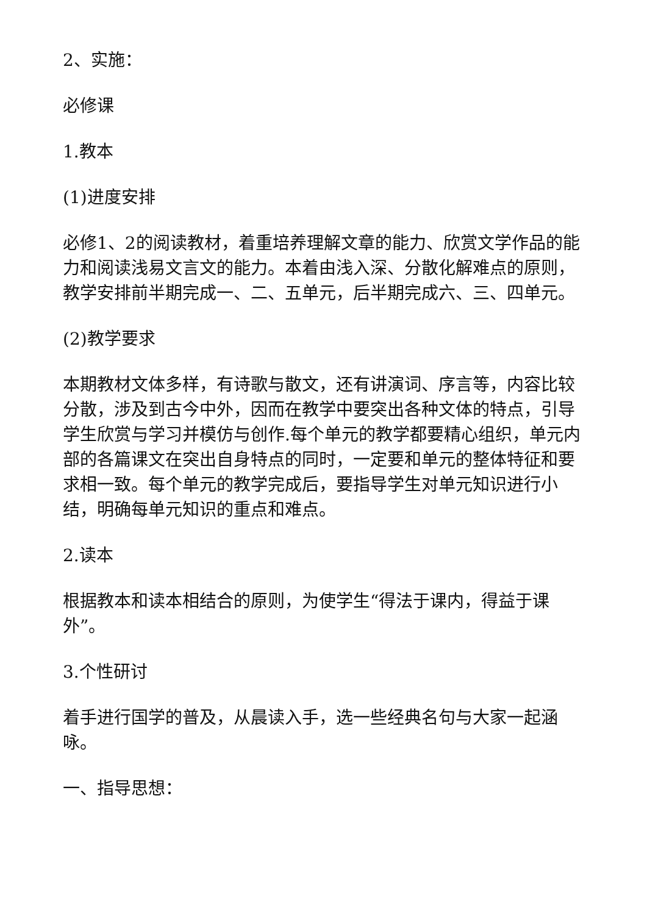2、实施：
必修课
1.教本
(1)进度安排
必修1、2的阅读教材，着重培养理解文章的能力、欣赏文学作品的能力和阅读浅易文言文的能力。本着由浅入深、分散化解难点的原则，教学安排前半期完成一、二、五单元，后半期完成六、三、四单元。
(2)教学要求
本期教材文体多样，有诗歌与散文，还有讲演词、序言等，内容比较分散，涉及到古今中外，因而在教学中要突出各种文体的特点，引导学生欣赏与学习并模仿与创作.每个单元的教学都要精心组织，单元内部的各篇课文在突出自身特点的同时，一定要和单元的整体特征和要求相一致。每个单元的教学完成后，要指导学生对单元知识进行小结，明确每单元知识的重点和难点。
2.读本
根据教本和读本相结合的原则，为使学生“得法于课内，得益于课外”。
3.个性研讨
着手进行国学的普及，从晨读入手，选一些经典名句与大家一起涵咏。
一、指导思想：